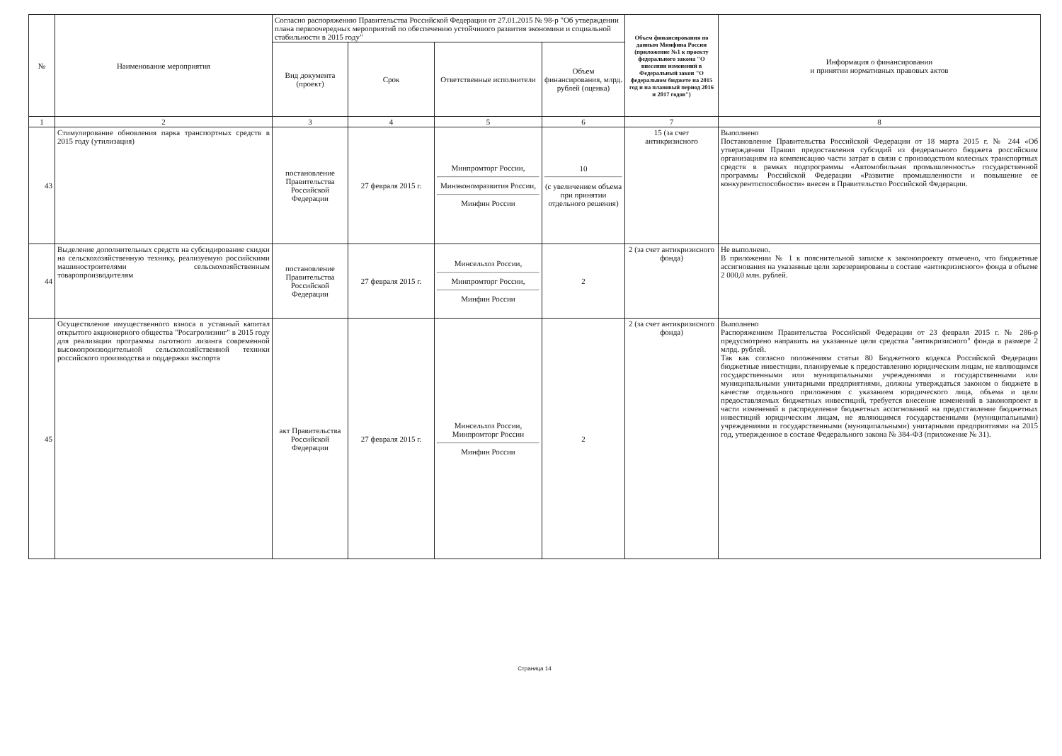| № | Наименование мероприятия | Согласно распоряжению Правительства Российской Федерации от 27.01.2015 № 98-р "Об утверждении плана первоочередных мероприятий по обеспечению устойчивого развития экономики и социальной стабильности в 2015 году" | | | | Объем финансирования по данным Минфина России (приложение №1 к проекту федерального закона "О внесении изменений в Федеральный закон "О федеральном бюджете на 2015 год и на плановый период 2016 и 2017 годов") | Информация о финансировании и принятии нормативных правовых актов |
| --- | --- | --- | --- | --- | --- | --- | --- |
| | | Вид документа (проект) | Срок | Ответственные исполнители | Объем финансирования, млрд. рублей (оценка) | | |
| 1 | 2 | 3 | 4 | 5 | 6 | 7 | 8 |
| 43 | Стимулирование обновления парка транспортных средств в 2015 году (утилизация) | постановление Правительства Российской Федерации | 27 февраля 2015 г. | Минпромторг России, Минэкономразвития России, Минфин России | 10 (с увеличением объема при принятии отдельного решения) | 15 (за счет антикризисного | Выполнено Постановление Правительства Российской Федерации от 18 марта 2015 г. № 244 «Об утверждении Правил предоставления субсидий из федерального бюджета российским организациям на компенсацию части затрат в связи с производством колесных транспортных средств в рамках подпрограммы «Автомобильная промышленность» государственной программы Российской Федерации «Развитие промышленности и повышение ее конкурентоспособности» внесен в Правительство Российской Федерации. |
| 44 | Выделение дополнительных средств на субсидирование скидки на сельскохозяйственную технику, реализуемую российскими машиностроителями сельскохозяйственным товаропроизводителям | постановление Правительства Российской Федерации | 27 февраля 2015 г. | Минсельхоз России, Минпромторг России, Минфин России | 2 | 2 (за счет антикризисного фонда) | Не выполнено. В приложении № 1 к пояснительной записке к законопроекту отмечено, что бюджетные ассигнования на указанные цели зарезервированы в составе «антикризисного» фонда в объеме 2 000,0 млн. рублей. |
| 45 | Осуществление имущественного взноса в уставный капитал открытого акционерного общества "Росагролизинг" в 2015 году для реализации программы льготного лизинга современной высокопроизводительной сельскохозяйственной техники российского производства и поддержки экспорта | акт Правительства Российской Федерации | 27 февраля 2015 г. | Минсельхоз России, Минпромторг России Минфин России | 2 | 2 (за счет антикризисного фонда) | Выполнено Распоряжением Правительства Российской Федерации от 23 февраля 2015 г. № 286-р предусмотрено направить на указанные цели средства "антикризисного" фонда в размере 2 млрд. рублей. Так как согласно положениям статьи 80 Бюджетного кодекса Российской Федерации бюджетные инвестиции, планируемые к предоставлению юридическим лицам, не являющимся государственными или муниципальными учреждениями и государственными или муниципальными унитарными предприятиями, должны утверждаться законом о бюджете в качестве отдельного приложения с указанием юридического лица, объема и цели предоставляемых бюджетных инвестиций, требуется внесение изменений в законопроект в части изменений в распределение бюджетных ассигнований на предоставление бюджетных инвестиций юридическим лицам, не являющимся государственными (муниципальными) учреждениями и государственными (муниципальными) унитарными предприятиями на 2015 год, утвержденное в составе Федерального закона № 384-ФЗ (приложение № 31). |
Страница 14